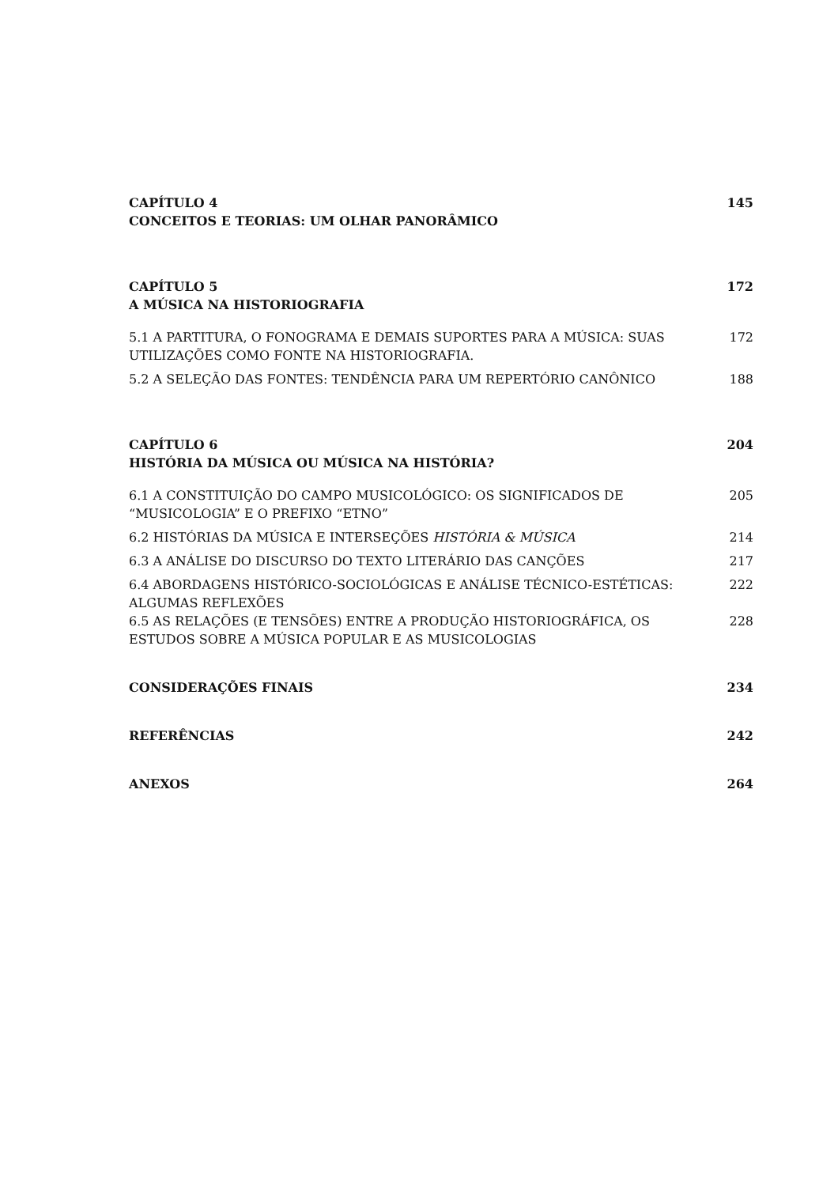CAPÍTULO 4
CONCEITOS E TEORIAS: UM OLHAR PANORÂMICO
145
CAPÍTULO 5
A MÚSICA NA HISTORIOGRAFIA
172
5.1 A PARTITURA, O FONOGRAMA E DEMAIS SUPORTES PARA A MÚSICA: SUAS UTILIZAÇÕES COMO FONTE NA HISTORIOGRAFIA.
172
5.2 A SELEÇÃO DAS FONTES: TENDÊNCIA PARA UM REPERTÓRIO CANÔNICO 188
CAPÍTULO 6
HISTÓRIA DA MÚSICA OU MÚSICA NA HISTÓRIA?
204
6.1 A CONSTITUIÇÃO DO CAMPO MUSICOLÓGICO: OS SIGNIFICADOS DE “MUSICOLOGIA” E O PREFIXO “ETNO”
205
6.2 HISTÓRIAS DA MÚSICA E INTERSEÇÕES HISTÓRIA & MÚSICA 214
6.3 A ANÁLISE DO DISCURSO DO TEXTO LITERÁRIO DAS CANÇÕES 217
6.4 ABORDAGENS HISTÓRICO-SOCIOLÓGICAS E ANÁLISE TÉCNICO-ESTÉTICAS: ALGUMAS REFLEXÕES
222
6.5 AS RELAÇÕES (E TENSÕES) ENTRE A PRODUÇÃO HISTORIOGRÁFICA, OS ESTUDOS SOBRE A MÚSICA POPULAR E AS MUSICOLOGIAS
228
CONSIDERAÇÕES FINAIS 234
REFERÊNCIAS 242
ANEXOS 264